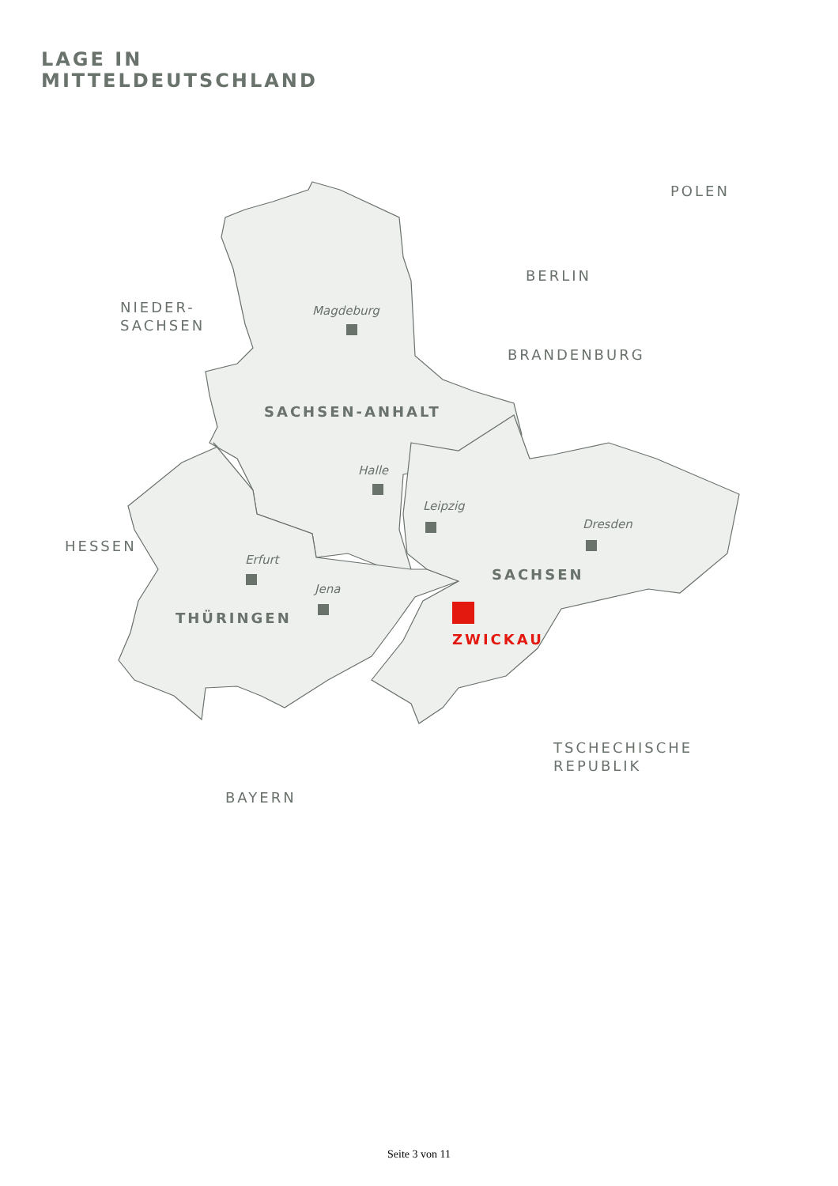LAGE IN
MITTELDEUTSCHLAND
POLEN
BERLIN
BRANDENBURG
NIEDER-
SACHSEN
HESSEN
TSCHECHISCHE
REPUBLIK
BAYERN
SACHSEN-ANHALT
SACHSEN
THÜRINGEN
ZWICKAU
Magdeburg
Halle
Leipzig
Dresden
Erfurt
Jena
Seite 3 von 11